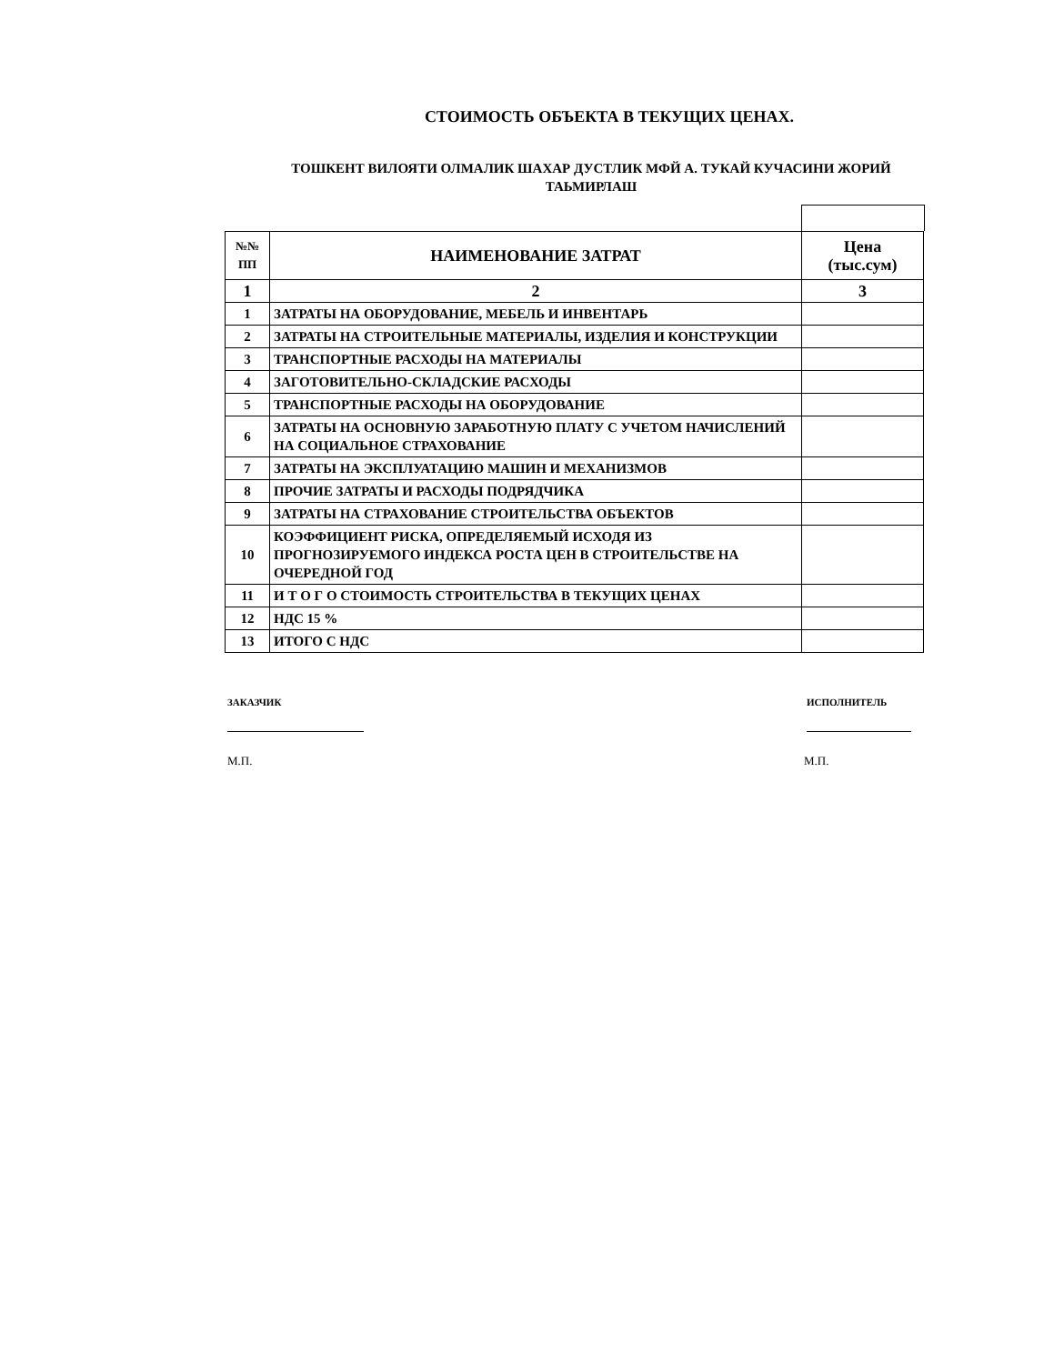СТОИМОСТЬ ОБЪЕКТА В ТЕКУЩИХ ЦЕНАХ.
ТОШКЕНТ ВИЛОЯТИ ОЛМАЛИК ШАХАР ДУСТЛИК МФЙ А. ТУКАЙ КУЧАСИНИ ЖОРИЙ ТАЬМИРЛАШ
| №№ ПП | НАИМЕНОВАНИЕ ЗАТРАТ | Цена (тыс.сум) |
| --- | --- | --- |
| 1 | 2 | 3 |
| 1 | ЗАТРАТЫ НА ОБОРУДОВАНИЕ, МЕБЕЛЬ И ИНВЕНТАРЬ | |
| 2 | ЗАТРАТЫ НА СТРОИТЕЛЬНЫЕ МАТЕРИАЛЫ, ИЗДЕЛИЯ И КОНСТРУКЦИИ | |
| 3 | ТРАНСПОРТНЫЕ РАСХОДЫ НА МАТЕРИАЛЫ | |
| 4 | ЗАГОТОВИТЕЛЬНО-СКЛАДСКИЕ РАСХОДЫ | |
| 5 | ТРАНСПОРТНЫЕ РАСХОДЫ НА ОБОРУДОВАНИЕ | |
| 6 | ЗАТРАТЫ НА ОСНОВНУЮ ЗАРАБОТНУЮ ПЛАТУ С УЧЕТОМ НАЧИСЛЕНИЙ НА СОЦИАЛЬНОЕ СТРАХОВАНИЕ | |
| 7 | ЗАТРАТЫ НА ЭКСПЛУАТАЦИЮ МАШИН И МЕХАНИЗМОВ | |
| 8 | ПРОЧИЕ ЗАТРАТЫ И РАСХОДЫ ПОДРЯДЧИКА | |
| 9 | ЗАТРАТЫ НА СТРАХОВАНИЕ СТРОИТЕЛЬСТВА ОБЪЕКТОВ | |
| 10 | КОЭФФИЦИЕНТ РИСКА, ОПРЕДЕЛЯЕМЫЙ ИСХОДЯ ИЗ ПРОГНОЗИРУЕМОГО ИНДЕКСА РОСТА ЦЕН В СТРОИТЕЛЬСТВЕ НА ОЧЕРЕДНОЙ ГОД | |
| 11 | И Т О Г О СТОИМОСТЬ СТРОИТЕЛЬСТВА В ТЕКУЩИХ ЦЕНАХ | |
| 12 | НДС 15 % | |
| 13 | ИТОГО С НДС | |
ЗАКАЗЧИК ИСПОЛНИТЕЛЬ
М.П. М.П.